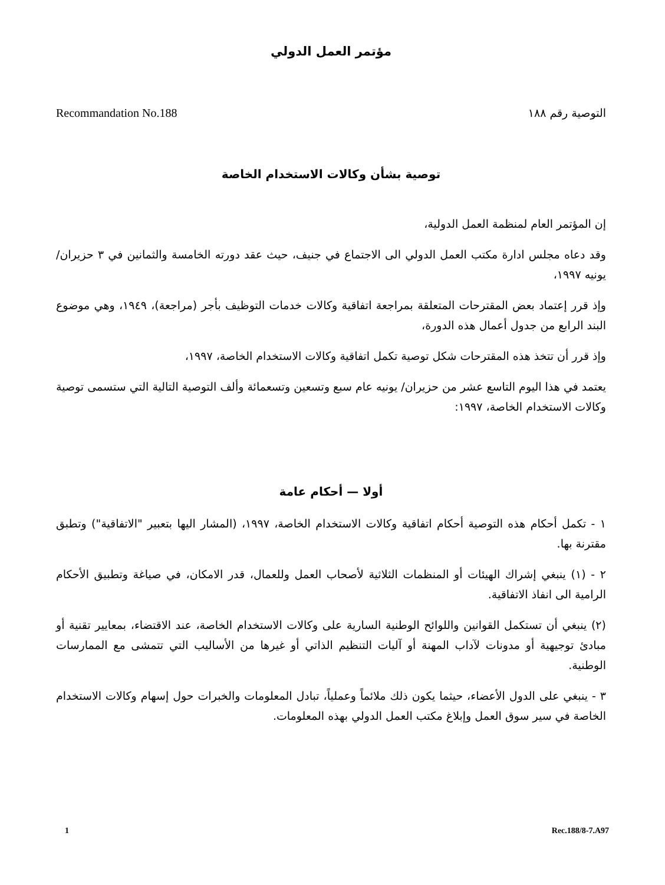مؤتمر العمل الدولي
التوصية رقم ١٨٨ Recommandation No.188
توصية بشأن وكالات الاستخدام الخاصة
إن المؤتمر العام لمنظمة العمل الدولية،
وقد دعاه مجلس ادارة مكتب العمل الدولي الى الاجتماع في جنيف، حيث عقد دورته الخامسة والثمانين في ٣ حزيران/ يونيه ١٩٩٧،
وإذ قرر إعتماد بعض المقترحات المتعلقة بمراجعة اتفاقية وكالات خدمات التوظيف بأجر (مراجعة)، ١٩٤٩، وهي موضوع البند الرابع من جدول أعمال هذه الدورة،
وإذ قرر أن تتخذ هذه المقترحات شكل توصية تكمل اتفاقية وكالات الاستخدام الخاصة، ١٩٩٧،
يعتمد في هذا اليوم التاسع عشر من حزيران/ يونيه عام سبع وتسعين وتسعمائة وألف التوصية التالية التي ستسمى توصية وكالات الاستخدام الخاصة، ١٩٩٧:
أولا — أحكام عامة
١ - تكمل أحكام هذه التوصية أحكام اتفاقية وكالات الاستخدام الخاصة، ١٩٩٧، (المشار اليها بتعبير "الاتفاقية") وتطبق مقترنة بها.
٢ - (١) ينبغي إشراك الهيئات أو المنظمات الثلاثية لأصحاب العمل وللعمال، قدر الامكان، في صياغة وتطبيق الأحكام الرامية الى انفاذ الاتفاقية.
(٢) ينبغي أن تستكمل القوانين واللوائح الوطنية السارية على وكالات الاستخدام الخاصة، عند الاقتضاء، بمعايير تقنية أو مبادئ توجيهية أو مدونات لآداب المهنة أو آليات التنظيم الذاتي أو غيرها من الأساليب التي تتمشى مع الممارسات الوطنية.
٣ - ينبغي على الدول الأعضاء، حيثما يكون ذلك ملائماً وعملياً، تبادل المعلومات والخبرات حول إسهام وكالات الاستخدام الخاصة في سير سوق العمل وإبلاغ مكتب العمل الدولي بهذه المعلومات.
1 Rec.188/8-7.A97